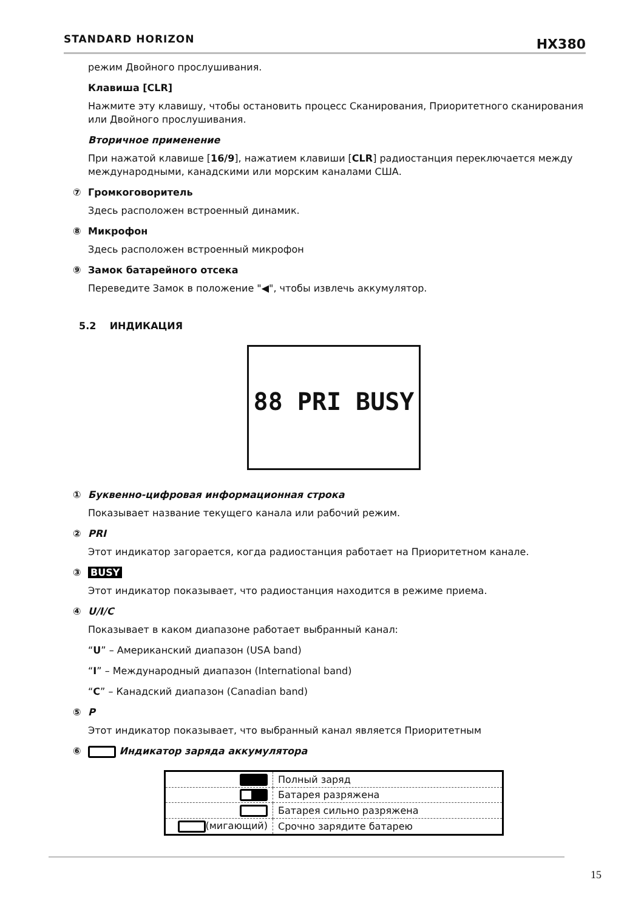STANDARD HORIZON HX380
режим Двойного прослушивания.
Клавиша [CLR]
Нажмите эту клавишу, чтобы остановить процесс Сканирования, Приоритетного сканирования или Двойного прослушивания.
Вторичное применение
При нажатой клавише [16/9], нажатием клавиши [CLR] радиостанция переключается между международными, канадскими или морским каналами США.
⑦ Громкоговоритель
Здесь расположен встроенный динамик.
⑧ Микрофон
Здесь расположен встроенный микрофон
⑨ Замок батарейного отсека
Переведите Замок в положение "◀", чтобы извлечь аккумулятор.
5.2 ИНДИКАЦИЯ
88 PRI BUSY
① Буквенно-цифровая информационная строка
Показывает название текущего канала или рабочий режим.
② PRI
Этот индикатор загорается, когда радиостанция работает на Приоритетном канале.
③ BUSY
Этот индикатор показывает, что радиостанция находится в режиме приема.
④ U/I/C
Показывает в каком диапазоне работает выбранный канал:
“U” – Американский диапазон (USA band)
“I” – Международный диапазон (International band)
“C” – Канадский диапазон (Canadian band)
⑤ P
Этот индикатор показывает, что выбранный канал является Приоритетным
⑥ Индикатор заряда аккумулятора
| | Полный заряд |
| | Батарея разряжена |
| | Батарея сильно разряжена |
| (мигающий) | Срочно зарядите батарею |
15